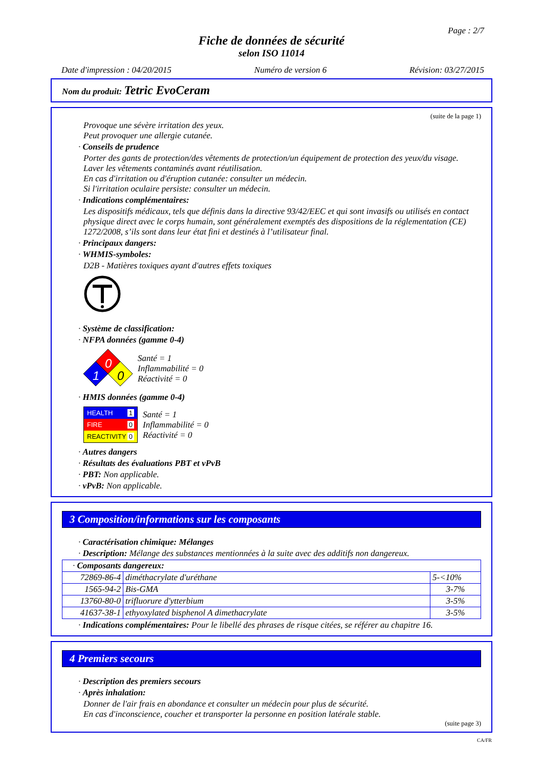Page : 2/7
Fiche de données de sécurité
selon ISO 11014
Date d'impression : 04/20/2015 Numéro de version 6 Révision: 03/27/2015
Nom du produit: Tetric EvoCeram
(suite de la page 1)
Provoque une sévère irritation des yeux.
Peut provoquer une allergie cutanée.
· Conseils de prudence
Porter des gants de protection/des vêtements de protection/un équipement de protection des yeux/du visage.
Laver les vêtements contaminés avant réutilisation.
En cas d'irritation ou d'éruption cutanée: consulter un médecin.
Si l'irritation oculaire persiste: consulter un médecin.
· Indications complémentaires:
Les dispositifs médicaux, tels que définis dans la directive 93/42/EEC et qui sont invasifs ou utilisés en contact physique direct avec le corps humain, sont généralement exemptés des dispositions de la réglementation (CE) 1272/2008, s’ils sont dans leur état fini et destinés à l’utilisateur final.
· Principaux dangers:
· WHMIS-symboles:
D2B - Matières toxiques ayant d'autres effets toxiques
· Système de classification:
· NFPA données (gamme 0-4)
0
1
0
Santé = 1
Inflammabilité = 0
Réactivité = 0
· HMIS données (gamme 0-4)
HEALTH 1
FIRE 0
REACTIVITY 0
Santé = 1
Inflammabilité = 0
Réactivité = 0
· Autres dangers
· Résultats des évaluations PBT et vPvB
· PBT: Non applicable.
· vPvB: Non applicable.
3 Composition/informations sur les composants
· Caractérisation chimique: Mélanges
· Description: Mélange des substances mentionnées à la suite avec des additifs non dangereux.
| · Composants dangereux: | | |
| 72869-86-4 | diméthacrylate d'uréthane | 5-<10% |
| 1565-94-2 | Bis-GMA | 3-7% |
| 13760-80-0 | trifluorure d'ytterbium | 3-5% |
| 41637-38-1 | ethyoxylated bisphenol A dimethacrylate | 3-5% |
· Indications complémentaires: Pour le libellé des phrases de risque citées, se référer au chapitre 16.
4 Premiers secours
· Description des premiers secours
· Après inhalation:
Donner de l'air frais en abondance et consulter un médecin pour plus de sécurité.
En cas d'inconscience, coucher et transporter la personne en position latérale stable.
(suite page 3)
CA/FR